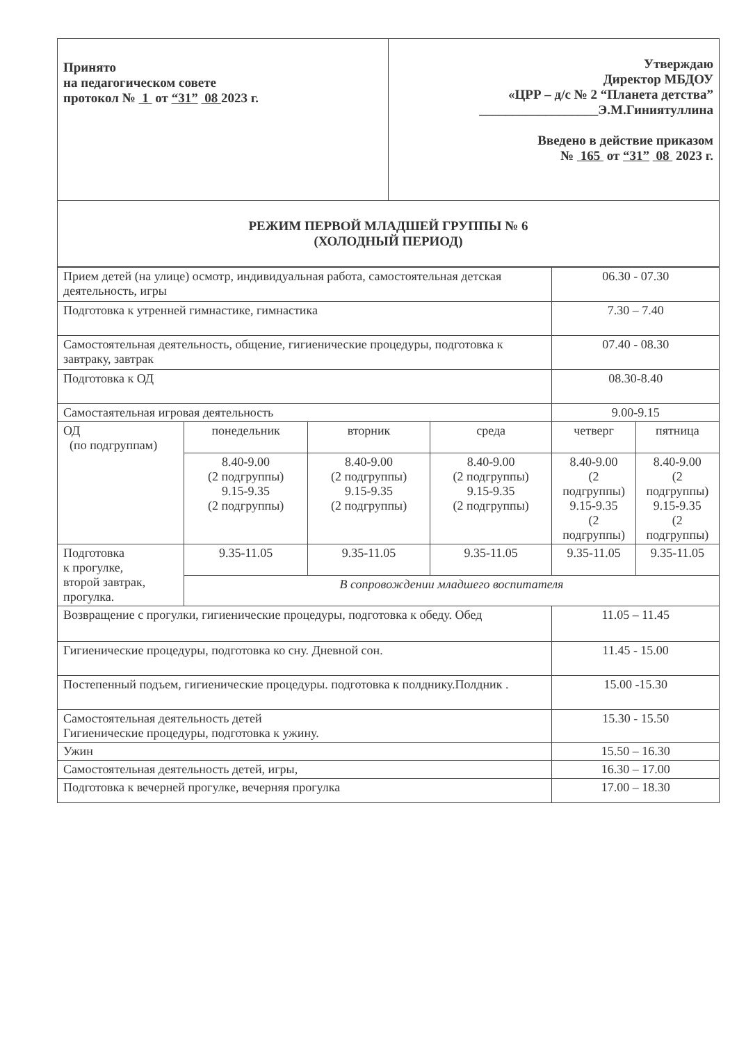| Принято на педагогическом совете протокол № 1 от “31” 08 2023 г. | Утверждаю Директор МБДОУ «ЦРР – д/с № 2 “Планета детства” __________________Э.М.Гиниятуллина Введено в действие приказом № 165 от “31” 08 2023 г. |
| РЕЖИМ ПЕРВОЙ МЛАДШЕЙ ГРУППЫ № 6 (ХОЛОДНЫЙ ПЕРИОД) | |
| Прием детей (на улице) осмотр, индивидуальная работа, самостоятельная детская деятельность, игры | | | | 06.30 - 07.30 | |
| Подготовка к утренней гимнастике, гимнастика | | | | 7.30 – 7.40 | |
| Самостоятельная деятельность, общение, гигиенические процедуры, подготовка к завтраку, завтрак | | | | 07.40 - 08.30 | |
| Подготовка к ОД | | | | 08.30-8.40 | |
| Самостаятельная игровая деятельность | | | | 9.00-9.15 | |
| ОД (по подгруппам) | понедельник | вторник | среда | четверг | пятница |
| | 8.40-9.00 (2 подгруппы) 9.15-9.35 (2 подгруппы) | 8.40-9.00 (2 подгруппы) 9.15-9.35 (2 подгруппы) | 8.40-9.00 (2 подгруппы) 9.15-9.35 (2 подгруппы) | 8.40-9.00 (2 подгруппы) 9.15-9.35 (2 подгруппы) | 8.40-9.00 (2 подгруппы) 9.15-9.35 (2 подгруппы) |
| Подготовка к прогулке, второй завтрак, прогулка. | 9.35-11.05 | 9.35-11.05 | 9.35-11.05 | 9.35-11.05 | 9.35-11.05 |
| | В сопровождении младшего воспитателя | | | | |
| Возвращение с прогулки, гигиенические процедуры, подготовка к обеду. Обед | | | | 11.05 – 11.45 | |
| Гигиенические процедуры, подготовка ко сну. Дневной сон. | | | | 11.45 - 15.00 | |
| Постепенный подъем, гигиенические процедуры. подготовка к полднику.Полдник . | | | | 15.00 -15.30 | |
| Самостоятельная деятельность детей Гигиенические процедуры, подготовка к ужину. | | | | 15.30 - 15.50 | |
| Ужин | | | | 15.50 – 16.30 | |
| Самостоятельная деятельность детей, игры, | | | | 16.30 – 17.00 | |
| Подготовка к вечерней прогулке, вечерняя прогулка | | | | 17.00 – 18.30 | |